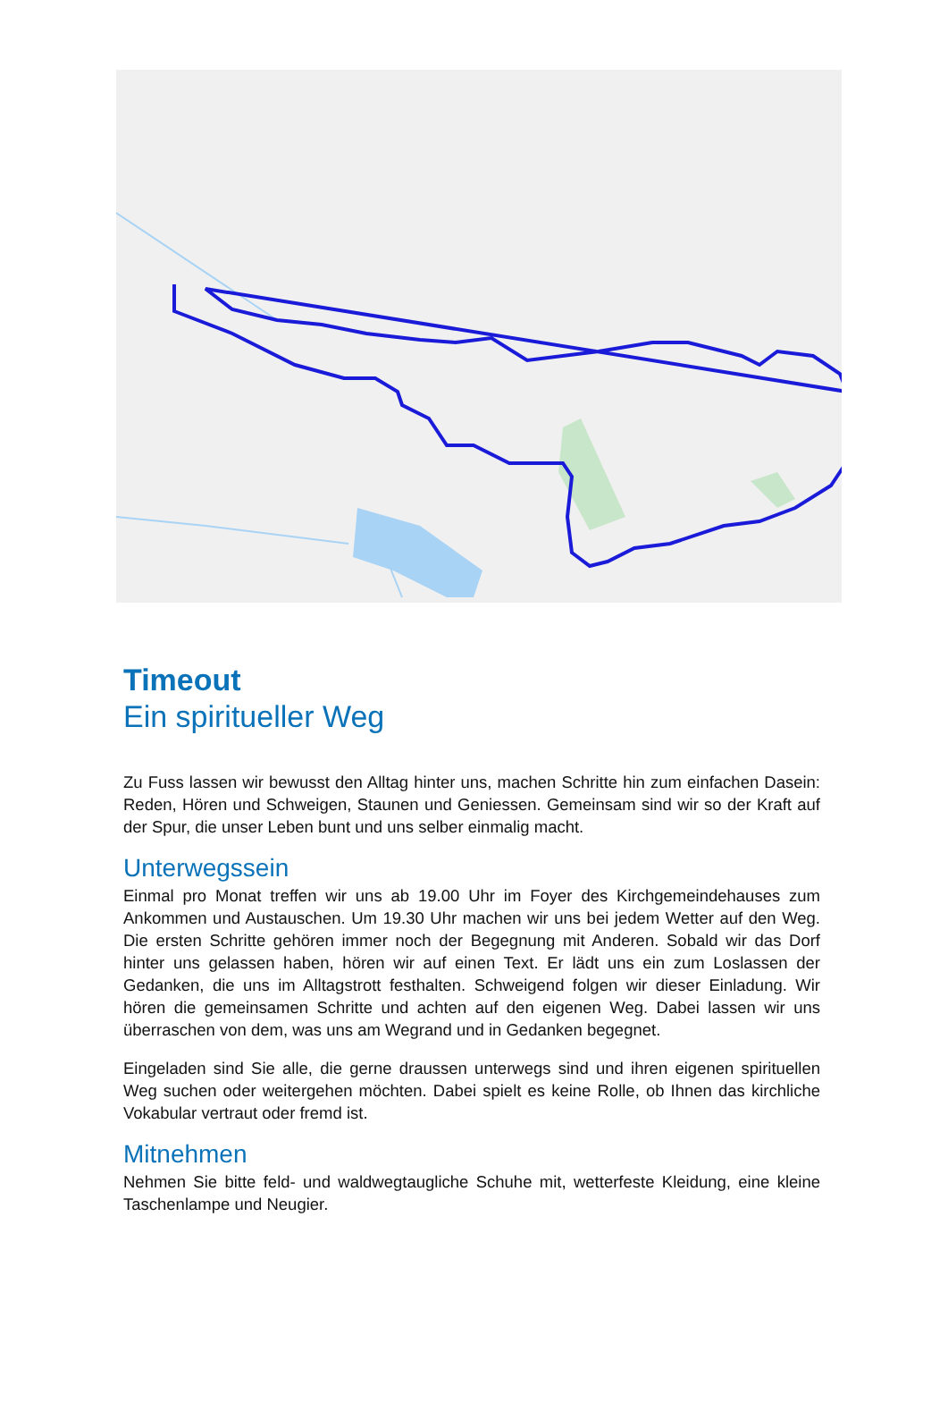Timeout
Ein spiritueller Weg
Zu Fuss lassen wir bewusst den Alltag hinter uns, machen Schritte hin zum einfachen Dasein: Reden, Hören und Schweigen, Staunen und Geniessen. Gemeinsam sind wir so der Kraft auf der Spur, die unser Leben bunt und uns selber einmalig macht.
Unterwegssein
Einmal pro Monat treffen wir uns ab 19.00 Uhr im Foyer des Kirchgemeindehauses zum Ankommen und Austauschen. Um 19.30 Uhr machen wir uns bei jedem Wetter auf den Weg. Die ersten Schritte gehören immer noch der Begegnung mit Anderen. Sobald wir das Dorf hinter uns gelassen haben, hören wir auf einen Text. Er lädt uns ein zum Loslassen der Gedanken, die uns im Alltagstrott festhalten. Schweigend folgen wir dieser Einladung. Wir hören die gemeinsamen Schritte und achten auf den eigenen Weg. Dabei lassen wir uns überraschen von dem, was uns am Wegrand und in Gedanken begegnet.
Eingeladen sind Sie alle, die gerne draussen unterwegs sind und ihren eigenen spirituellen Weg suchen oder weitergehen möchten. Dabei spielt es keine Rolle, ob Ihnen das kirchliche Vokabular vertraut oder fremd ist.
Mitnehmen
Nehmen Sie bitte feld- und waldwegtaugliche Schuhe mit, wetterfeste Kleidung, eine kleine Taschenlampe und Neugier.